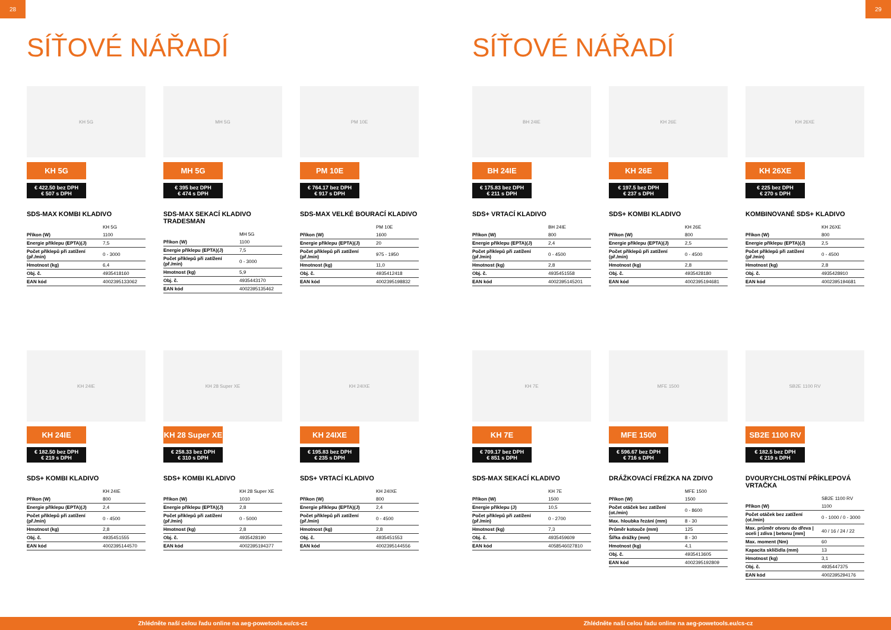28 29
SÍŤOVÉ NÁŘADÍ
KH 5G
KH 5G
€ 422.50 bez DPH
€ 507 s DPH
SDS-MAX KOMBI KLADIVO
| | KH 5G |
| --- | --- |
| Příkon (W) | 1100 |
| Energie příklepu (EPTA)(J) | 7,5 |
| Počet příklepů při zatížení (př./min) | 0 - 3000 |
| Hmotnost (kg) | 6,4 |
| Obj. č. | 4935418160 |
| EAN kód | 4002395133062 |
MH 5G
MH 5G
€ 395 bez DPH
€ 474 s DPH
SDS-MAX SEKACÍ KLADIVO TRADESMAN
| | MH 5G |
| --- | --- |
| Příkon (W) | 1100 |
| Energie příklepu (EPTA)(J) | 7,5 |
| Počet příklepů při zatížení (př./min) | 0 - 3000 |
| Hmotnost (kg) | 5,9 |
| Obj. č. | 4935443170 |
| EAN kód | 4002395135462 |
PM 10E
PM 10E
€ 764.17 bez DPH
€ 917 s DPH
SDS-MAX VELKÉ BOURACÍ KLADIVO
| | PM 10E |
| --- | --- |
| Příkon (W) | 1600 |
| Energie příklepu (EPTA)(J) | 20 |
| Počet příklepů při zatížení (př./min) | 975 - 1950 |
| Hmotnost (kg) | 11,0 |
| Obj. č. | 4935412418 |
| EAN kód | 4002395198832 |
KH 24IE
KH 24IE
€ 182.50 bez DPH
€ 219 s DPH
SDS+ KOMBI KLADIVO
| | KH 24IE |
| --- | --- |
| Příkon (W) | 800 |
| Energie příklepu (EPTA)(J) | 2,4 |
| Počet příklepů při zatížení (př./min) | 0 - 4500 |
| Hmotnost (kg) | 2,8 |
| Obj. č. | 4935451555 |
| EAN kód | 4002395144570 |
KH 28 Super XE
KH 28 Super XE
€ 258.33 bez DPH
€ 310 s DPH
SDS+ KOMBI KLADIVO
| | KH 28 Super XE |
| --- | --- |
| Příkon (W) | 1010 |
| Energie příklepu (EPTA)(J) | 2,8 |
| Počet příklepů při zatížení (př./min) | 0 - 5000 |
| Hmotnost (kg) | 2,8 |
| Obj. č. | 4935428190 |
| EAN kód | 4002395194377 |
KH 24IXE
KH 24IXE
€ 195.83 bez DPH
€ 235 s DPH
SDS+ VRTACÍ KLADIVO
| | KH 24IXE |
| --- | --- |
| Příkon (W) | 800 |
| Energie příklepu (EPTA)(J) | 2,4 |
| Počet příklepů při zatížení (př./min) | 0 - 4500 |
| Hmotnost (kg) | 2,8 |
| Obj. č. | 4935451553 |
| EAN kód | 4002395144556 |
SÍŤOVÉ NÁŘADÍ
BH 24IE
BH 24IE
€ 175.83 bez DPH
€ 211 s DPH
SDS+ VRTACÍ KLADIVO
| | BH 24IE |
| --- | --- |
| Příkon (W) | 800 |
| Energie příklepu (EPTA)(J) | 2,4 |
| Počet příklepů při zatížení (př./min) | 0 - 4500 |
| Hmotnost (kg) | 2,8 |
| Obj. č. | 4935451558 |
| EAN kód | 4002395145201 |
KH 26E
KH 26E
€ 197.5 bez DPH
€ 237 s DPH
SDS+ KOMBI KLADIVO
| | KH 26E |
| --- | --- |
| Příkon (W) | 800 |
| Energie příklepu (EPTA)(J) | 2,5 |
| Počet příklepů při zatížení (př./min) | 0 - 4500 |
| Hmotnost (kg) | 2,8 |
| Obj. č. | 4935428180 |
| EAN kód | 4002395194681 |
KH 26XE
KH 26XE
€ 225 bez DPH
€ 270 s DPH
KOMBINOVANÉ SDS+ KLADIVO
| | KH 26XE |
| --- | --- |
| Příkon (W) | 800 |
| Energie příklepu (EPTA)(J) | 2,5 |
| Počet příklepů při zatížení (př./min) | 0 - 4500 |
| Hmotnost (kg) | 2,8 |
| Obj. č. | 4935428910 |
| EAN kód | 4002395194681 |
KH 7E
KH 7E
€ 709.17 bez DPH
€ 851 s DPH
SDS-MAX SEKACÍ KLADIVO
| | KH 7E |
| --- | --- |
| Příkon (W) | 1500 |
| Energie příklepu (J) | 10,5 |
| Počet příklepů při zatížení (př./min) | 0 - 2700 |
| Hmotnost (kg) | 7,3 |
| Obj. č. | 4935459609 |
| EAN kód | 4058546027810 |
MFE 1500
MFE 1500
€ 596.67 bez DPH
€ 716 s DPH
DRÁŽKOVACÍ FRÉZKA NA ZDIVO
| | MFE 1500 |
| --- | --- |
| Příkon (W) | 1500 |
| Počet otáček bez zatížení (ot./min) | 0 - 8600 |
| Max. hloubka řezání (mm) | 8 - 30 |
| Průměr kotouče (mm) | 125 |
| Šířka drážky (mm) | 8 - 30 |
| Hmotnost (kg) | 4,1 |
| Obj. č. | 4935413605 |
| EAN kód | 4002395192809 |
SB2E 1100 RV
SB2E 1100 RV
€ 182.5 bez DPH
€ 219 s DPH
DVOURYCHLOSTNÍ PŘÍKLEPOVÁ VRTAČKA
| | SB2E 1100 RV |
| --- | --- |
| Příkon (W) | 1100 |
| Počet otáček bez zatížení (ot./min) | 0 - 1000 / 0 - 3000 |
| Max. průměr otvoru do dřeva / oceli / zdiva / betonu [mm] | 40 / 16 / 24 / 22 |
| Max. moment (Nm) | 60 |
| Kapacita sklíčidla (mm) | 13 |
| Hmotnost (kg) | 3,1 |
| Obj. č. | 4935447375 |
| EAN kód | 4002395294176 |
Zhlédněte naší celou řadu online na aeg-powetools.eu/cs-cz Zhlédněte naší celou řadu online na aeg-powetools.eu/cs-cz